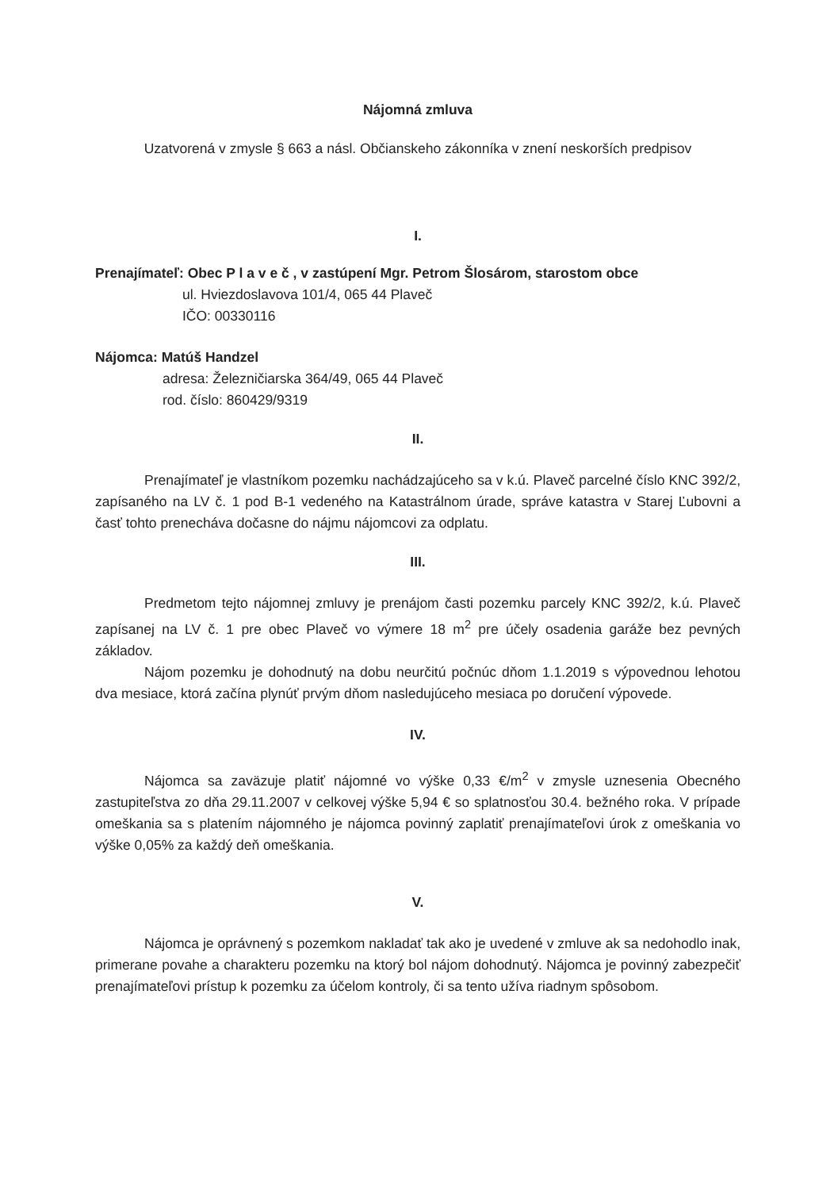Nájomná zmluva
Uzatvorená v zmysle § 663 a násl. Občianskeho zákonníka v znení neskorších predpisov
I.
Prenajímateľ: Obec P l a v e č , v zastúpení Mgr. Petrom Šlosárom, starostom obce
ul. Hviezdoslavova 101/4, 065 44 Plaveč
IČO: 00330116
Nájomca: Matúš Handzel
adresa: Železničiarska 364/49, 065 44 Plaveč
rod. číslo: 860429/9319
II.
Prenajímateľ je vlastníkom pozemku nachádzajúceho sa v k.ú. Plaveč parcelné číslo KNC 392/2, zapísaného na LV č. 1 pod B-1 vedeného na Katastrálnom úrade, správe katastra v Starej Ľubovni a časť tohto prenecháva dočasne do nájmu nájomcovi za odplatu.
III.
Predmetom tejto nájomnej zmluvy je prenájom časti pozemku parcely KNC 392/2, k.ú. Plaveč zapísanej na LV č. 1 pre obec Plaveč vo výmere 18 m<sup>2</sup> pre účely osadenia garáže bez pevných základov.
Nájom pozemku je dohodnutý na dobu neurčitú počnúc dňom 1.1.2019 s výpovednou lehotou dva mesiace, ktorá začína plynúť prvým dňom nasledujúceho mesiaca po doručení výpovede.
IV.
Nájomca sa zaväzuje platiť nájomné vo výške 0,33 €/m<sup>2</sup> v zmysle uznesenia Obecného zastupiteľstva zo dňa 29.11.2007 v celkovej výške 5,94 € so splatnosťou 30.4. bežného roka. V prípade omeškania sa s platením nájomného je nájomca povinný zaplatiť prenajímateľovi úrok z omeškania vo výške 0,05% za každý deň omeškania.
V.
Nájomca je oprávnený s pozemkom nakladať tak ako je uvedené v zmluve ak sa nedohodlo inak, primerane povahe a charakteru pozemku na ktorý bol nájom dohodnutý. Nájomca je povinný zabezpečiť prenajímateľovi prístup k pozemku za účelom kontroly, či sa tento užíva riadnym spôsobom.